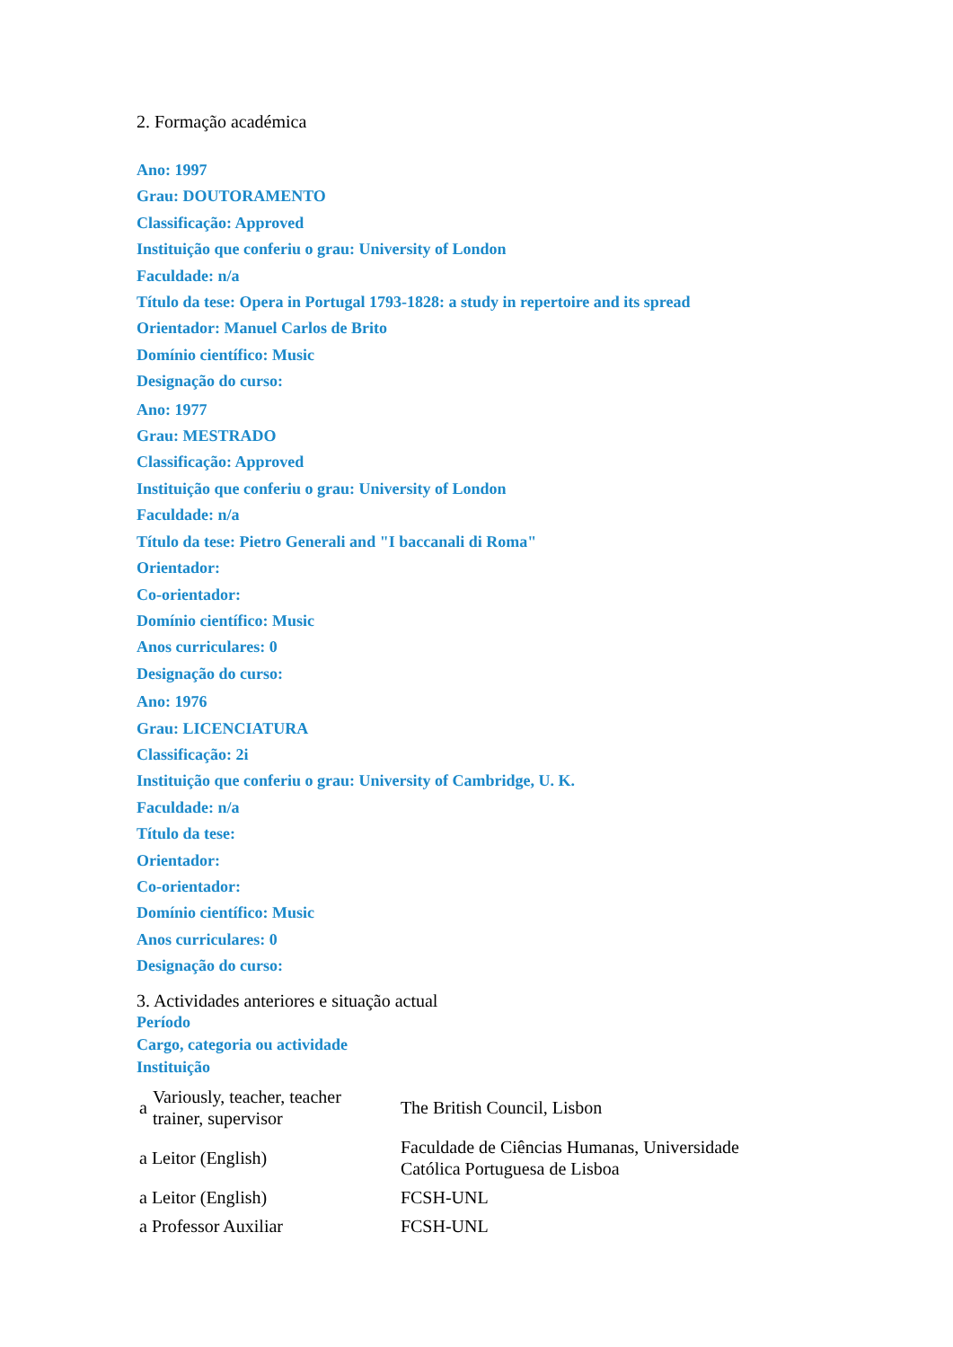2. Formação académica
Ano: 1997
Grau: DOUTORAMENTO
Classificação: Approved
Instituição que conferiu o grau: University of London
Faculdade: n/a
Título da tese: Opera in Portugal 1793-1828: a study in repertoire and its spread
Orientador: Manuel Carlos de Brito
Domínio científico: Music
Designação do curso:
Ano: 1977
Grau: MESTRADO
Classificação: Approved
Instituição que conferiu o grau: University of London
Faculdade: n/a
Título da tese: Pietro Generali and "I baccanali di Roma"
Orientador:
Co-orientador:
Domínio científico: Music
Anos curriculares: 0
Designação do curso:
Ano: 1976
Grau: LICENCIATURA
Classificação: 2i
Instituição que conferiu o grau: University of Cambridge, U. K.
Faculdade: n/a
Título da tese:
Orientador:
Co-orientador:
Domínio científico: Music
Anos curriculares: 0
Designação do curso:
3. Actividades anteriores e situação actual
Período
Cargo, categoria ou actividade
Instituição
| a | Variously, teacher, teacher trainer, supervisor | The British Council, Lisbon |
| a Leitor (English) | | Faculdade de Ciências Humanas, Universidade Católica Portuguesa de Lisboa |
| a Leitor (English) | | FCSH-UNL |
| a Professor Auxiliar | | FCSH-UNL |